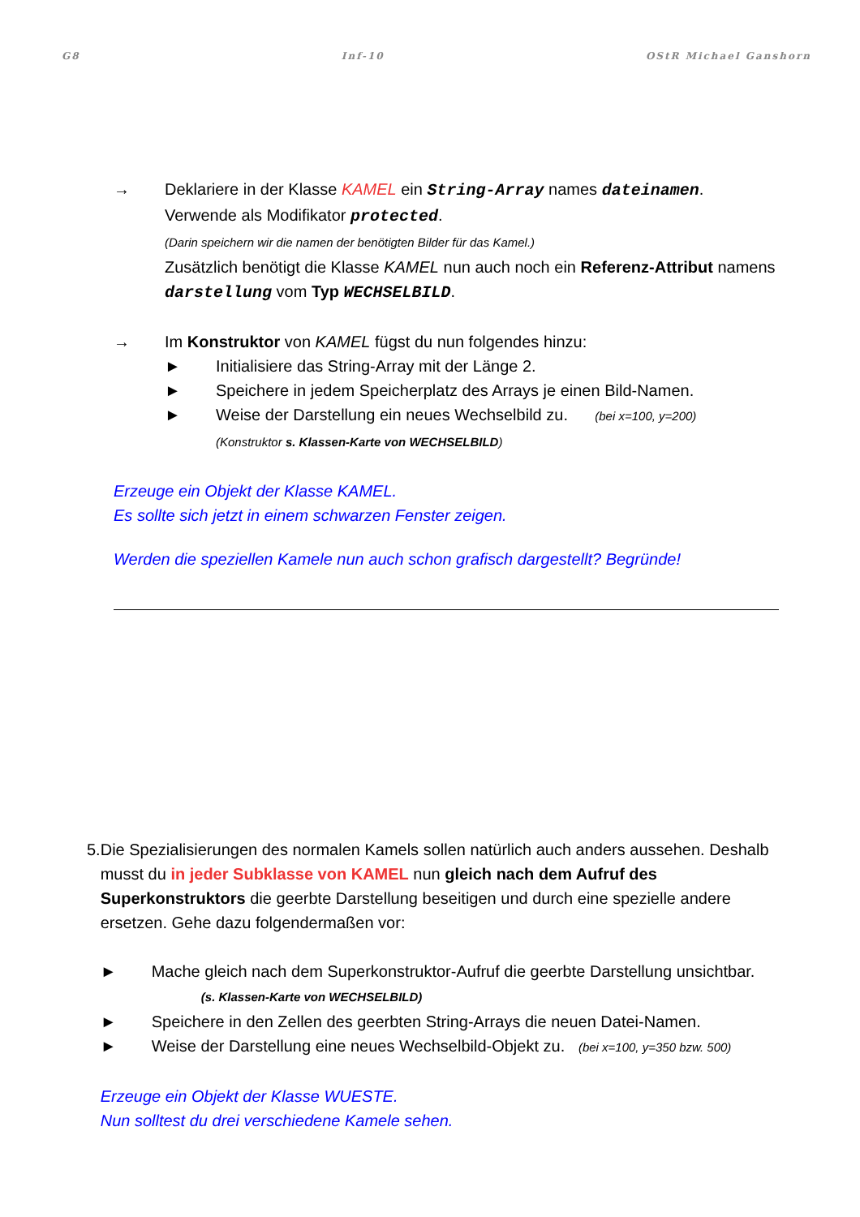G8 Inf-10 OStR Michael Ganshorn
→ Deklariere in der Klasse KAMEL ein String-Array names dateinamen.
Verwende als Modifikator protected.
(Darin speichern wir die namen der benötigten Bilder für das Kamel.)
Zusätzlich benötigt die Klasse KAMEL nun auch noch ein Referenz-Attribut namens darstellung vom Typ WECHSELBILD.
→ Im Konstruktor von KAMEL fügst du nun folgendes hinzu:
► Initialisiere das String-Array mit der Länge 2.
► Speichere in jedem Speicherplatz des Arrays je einen Bild-Namen.
► Weise der Darstellung ein neues Wechselbild zu. (bei x=100, y=200)
(Konstruktor s. Klassen-Karte von WECHSELBILD)
Erzeuge ein Objekt der Klasse KAMEL.
Es sollte sich jetzt in einem schwarzen Fenster zeigen.
Werden die speziellen Kamele nun auch schon grafisch dargestellt? Begründe!
5. Die Spezialisierungen des normalen Kamels sollen natürlich auch anders aussehen. Deshalb musst du in jeder Subklasse von KAMEL nun gleich nach dem Aufruf des Superkonstruktors die geerbte Darstellung beseitigen und durch eine spezielle andere ersetzen. Gehe dazu folgendermaßen vor:
► Mache gleich nach dem Superkonstruktor-Aufruf die geerbte Darstellung unsichtbar. (s. Klassen-Karte von WECHSELBILD)
► Speichere in den Zellen des geerbten String-Arrays die neuen Datei-Namen.
► Weise der Darstellung eine neues Wechselbild-Objekt zu. (bei x=100, y=350 bzw. 500)
Erzeuge ein Objekt der Klasse WUESTE.
Nun solltest du drei verschiedene Kamele sehen.